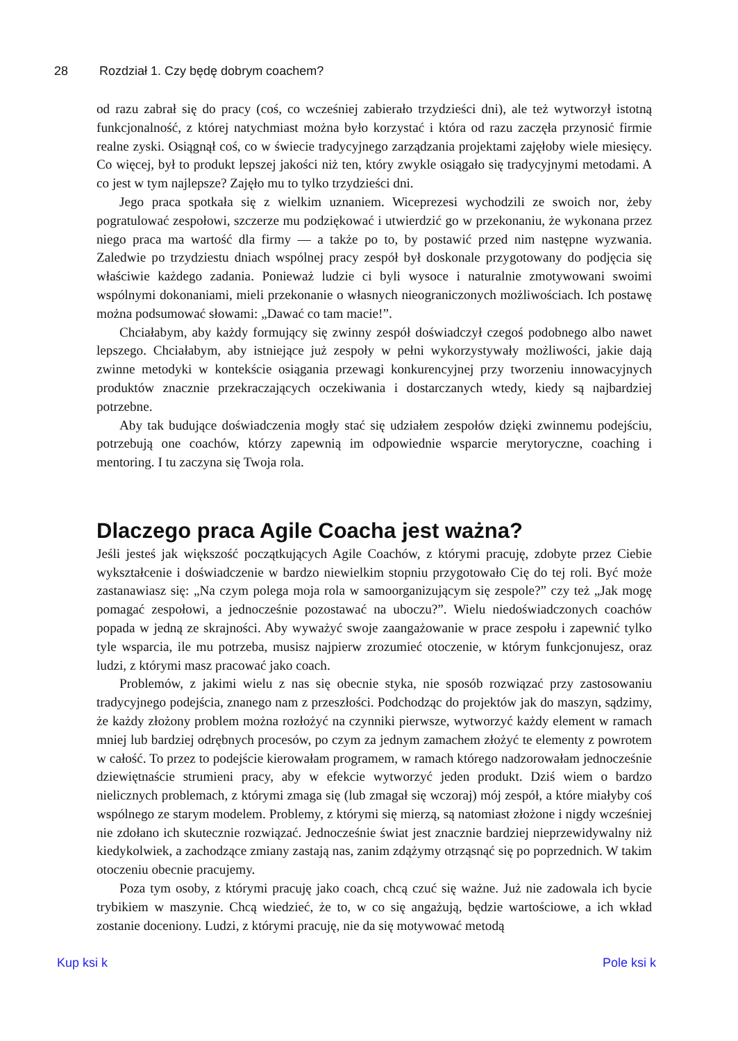28 Rozdział 1. Czy będę dobrym coachem?
od razu zabrał się do pracy (coś, co wcześniej zabierało trzydzieści dni), ale też wytworzył istotną funkcjonalność, z której natychmiast można było korzystać i która od razu zaczęła przynosić firmie realne zyski. Osiągnął coś, co w świecie tradycyjnego zarządzania projektami zajęłoby wiele miesięcy. Co więcej, był to produkt lepszej jakości niż ten, który zwykle osiągało się tradycyjnymi metodami. A co jest w tym najlepsze? Zajęło mu to tylko trzydzieści dni.
Jego praca spotkała się z wielkim uznaniem. Wiceprezesi wychodzili ze swoich nor, żeby pogratulować zespołowi, szczerze mu podziękować i utwierdzić go w przekonaniu, że wykonana przez niego praca ma wartość dla firmy — a także po to, by postawić przed nim następne wyzwania. Zaledwie po trzydziestu dniach wspólnej pracy zespół był doskonale przygotowany do podjęcia się właściwie każdego zadania. Ponieważ ludzie ci byli wysoce i naturalnie zmotywowani swoimi wspólnymi dokonaniami, mieli przekonanie o własnych nieograniczonych możliwościach. Ich postawę można podsumować słowami: „Dawać co tam macie!”.
Chciałabym, aby każdy formujący się zwinny zespół doświadczył czegoś podobnego albo nawet lepszego. Chciałabym, aby istniejące już zespoły w pełni wykorzystywały możliwości, jakie dają zwinne metodyki w kontekście osiągania przewagi konkurencyjnej przy tworzeniu innowacyjnych produktów znacznie przekraczających oczekiwania i dostarczanych wtedy, kiedy są najbardziej potrzebne.
Aby tak budujące doświadczenia mogły stać się udziałem zespołów dzięki zwinnemu podejściu, potrzebują one coachów, którzy zapewnią im odpowiednie wsparcie merytoryczne, coaching i mentoring. I tu zaczyna się Twoja rola.
Dlaczego praca Agile Coacha jest ważna?
Jeśli jesteś jak większość początkujących Agile Coachów, z którymi pracuję, zdobyte przez Ciebie wykształcenie i doświadczenie w bardzo niewielkim stopniu przygotowało Cię do tej roli. Być może zastanawiasz się: „Na czym polega moja rola w samoorganizującym się zespole?” czy też „Jak mogę pomagać zespołowi, a jednocześnie pozostawać na uboczu?”. Wielu niedoświadczonych coachów popada w jedną ze skrajności. Aby wyważyć swoje zaangażowanie w prace zespołu i zapewnić tylko tyle wsparcia, ile mu potrzeba, musisz najpierw zrozumieć otoczenie, w którym funkcjonujesz, oraz ludzi, z którymi masz pracować jako coach.
Problemów, z jakimi wielu z nas się obecnie styka, nie sposób rozwiązać przy zastosowaniu tradycyjnego podejścia, znanego nam z przeszłości. Podchodząc do projektów jak do maszyn, sądzimy, że każdy złożony problem można rozłożyć na czynniki pierwsze, wytworzyć każdy element w ramach mniej lub bardziej odrębnych procesów, po czym za jednym zamachem złożyć te elementy z powrotem w całość. To przez to podejście kierowałam programem, w ramach którego nadzorowałam jednocześnie dziewiętnaście strumieni pracy, aby w efekcie wytworzyć jeden produkt. Dziś wiem o bardzo nielicznych problemach, z którymi zmaga się (lub zmagał się wczoraj) mój zespół, a które miałyby coś wspólnego ze starym modelem. Problemy, z którymi się mierzą, są natomiast złożone i nigdy wcześniej nie zdołano ich skutecznie rozwiązać. Jednocześnie świat jest znacznie bardziej nieprzewidywalny niż kiedykolwiek, a zachodzące zmiany zastają nas, zanim zdążymy otrząsnąć się po poprzednich. W takim otoczeniu obecnie pracujemy.
Poza tym osoby, z którymi pracuję jako coach, chcą czuć się ważne. Już nie zadowala ich bycie trybikiem w maszynie. Chcą wiedzieć, że to, w co się angażują, będzie wartościowe, a ich wkład zostanie doceniony. Ludzi, z którymi pracuję, nie da się motywować metodą
Kup ksi k Pole ksi k